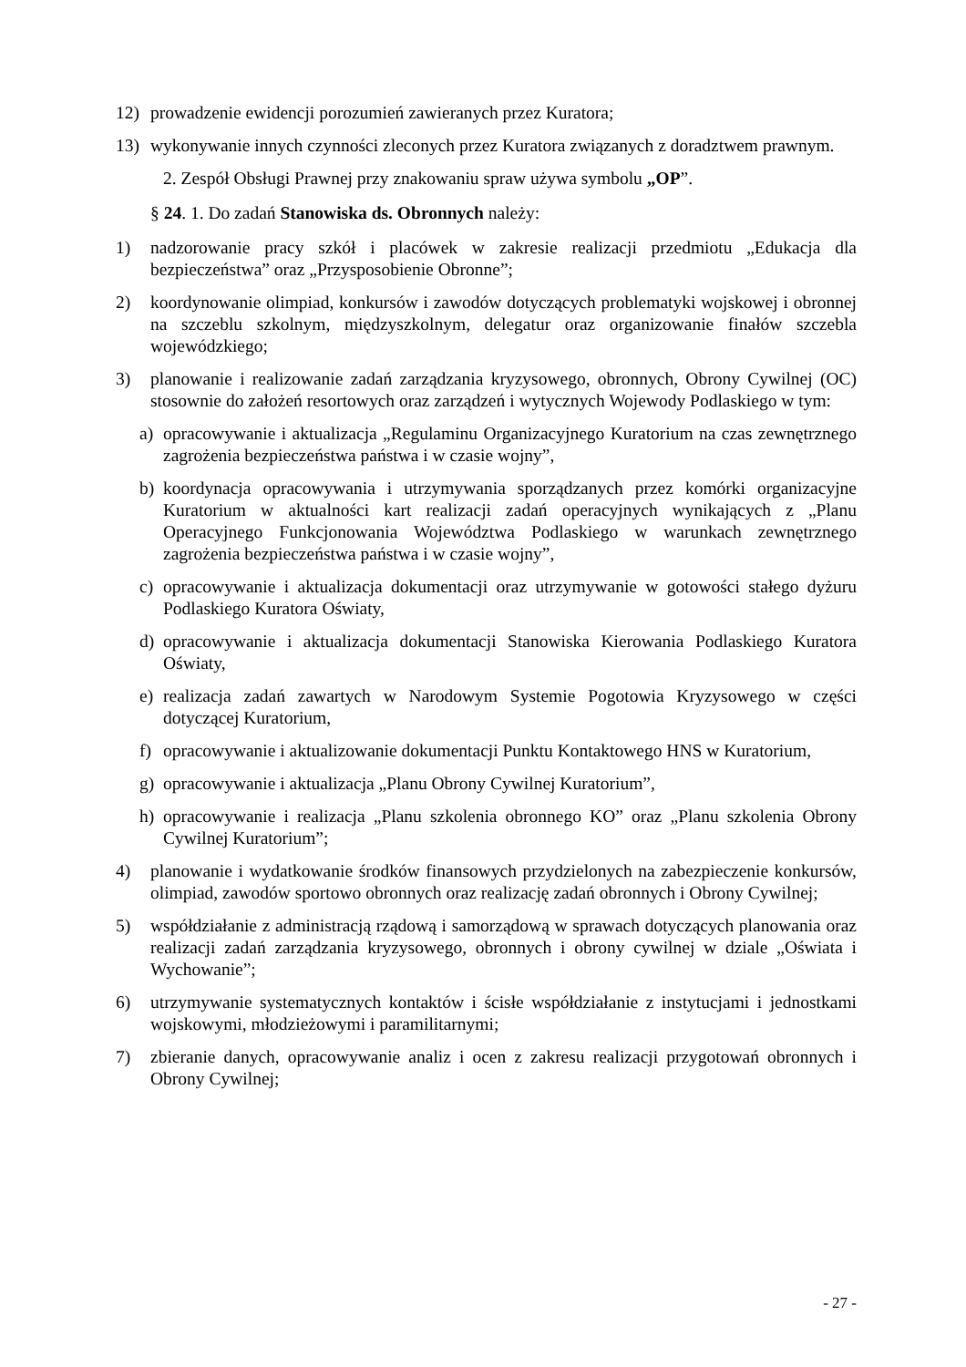12) prowadzenie ewidencji porozumień zawieranych przez Kuratora;
13) wykonywanie innych czynności zleconych przez Kuratora związanych z doradztwem prawnym.
2. Zespół Obsługi Prawnej przy znakowaniu spraw używa symbolu „OP”.
§ 24. 1. Do zadań Stanowiska ds. Obronnych należy:
1) nadzorowanie pracy szkół i placówek w zakresie realizacji przedmiotu „Edukacja dla bezpieczeństwa” oraz „Przysposobienie Obronne”;
2) koordynowanie olimpiad, konkursów i zawodów dotyczących problematyki wojskowej i obronnej na szczeblu szkolnym, międzyszkolnym, delegatur oraz organizowanie finałów szczebla wojewódzkiego;
3) planowanie i realizowanie zadań zarządzania kryzysowego, obronnych, Obrony Cywilnej (OC) stosownie do założeń resortowych oraz zarządzeń i wytycznych Wojewody Podlaskiego w tym:
a) opracowywanie i aktualizacja „Regulaminu Organizacyjnego Kuratorium na czas zewnętrznego zagrożenia bezpieczeństwa państwa i w czasie wojny”,
b) koordynacja opracowywania i utrzymywania sporządzanych przez komórki organizacyjne Kuratorium w aktualności kart realizacji zadań operacyjnych wynikających z „Planu Operacyjnego Funkcjonowania Województwa Podlaskiego w warunkach zewnętrznego zagrożenia bezpieczeństwa państwa i w czasie wojny”,
c) opracowywanie i aktualizacja dokumentacji oraz utrzymywanie w gotowości stałego dyżuru Podlaskiego Kuratora Oświaty,
d) opracowywanie i aktualizacja dokumentacji Stanowiska Kierowania Podlaskiego Kuratora Oświaty,
e) realizacja zadań zawartych w Narodowym Systemie Pogotowia Kryzysowego w części dotyczącej Kuratorium,
f) opracowywanie i aktualizowanie dokumentacji Punktu Kontaktowego HNS w Kuratorium,
g) opracowywanie i aktualizacja „Planu Obrony Cywilnej Kuratorium”,
h) opracowywanie i realizacja „Planu szkolenia obronnego KO” oraz „Planu szkolenia Obrony Cywilnej Kuratorium”;
4) planowanie i wydatkowanie środków finansowych przydzielonych na zabezpieczenie konkursów, olimpiad, zawodów sportowo obronnych oraz realizację zadań obronnych i Obrony Cywilnej;
5) współdziałanie z administracją rządową i samorządową w sprawach dotyczących planowania oraz realizacji zadań zarządzania kryzysowego, obronnych i obrony cywilnej w dziale „Oświata i Wychowanie”;
6) utrzymywanie systematycznych kontaktów i ścisłe współdziałanie z instytucjami i jednostkami wojskowymi, młodzieżowymi i paramilitarnymi;
7) zbieranie danych, opracowywanie analiz i ocen z zakresu realizacji przygotowań obronnych i Obrony Cywilnej;
- 27 -